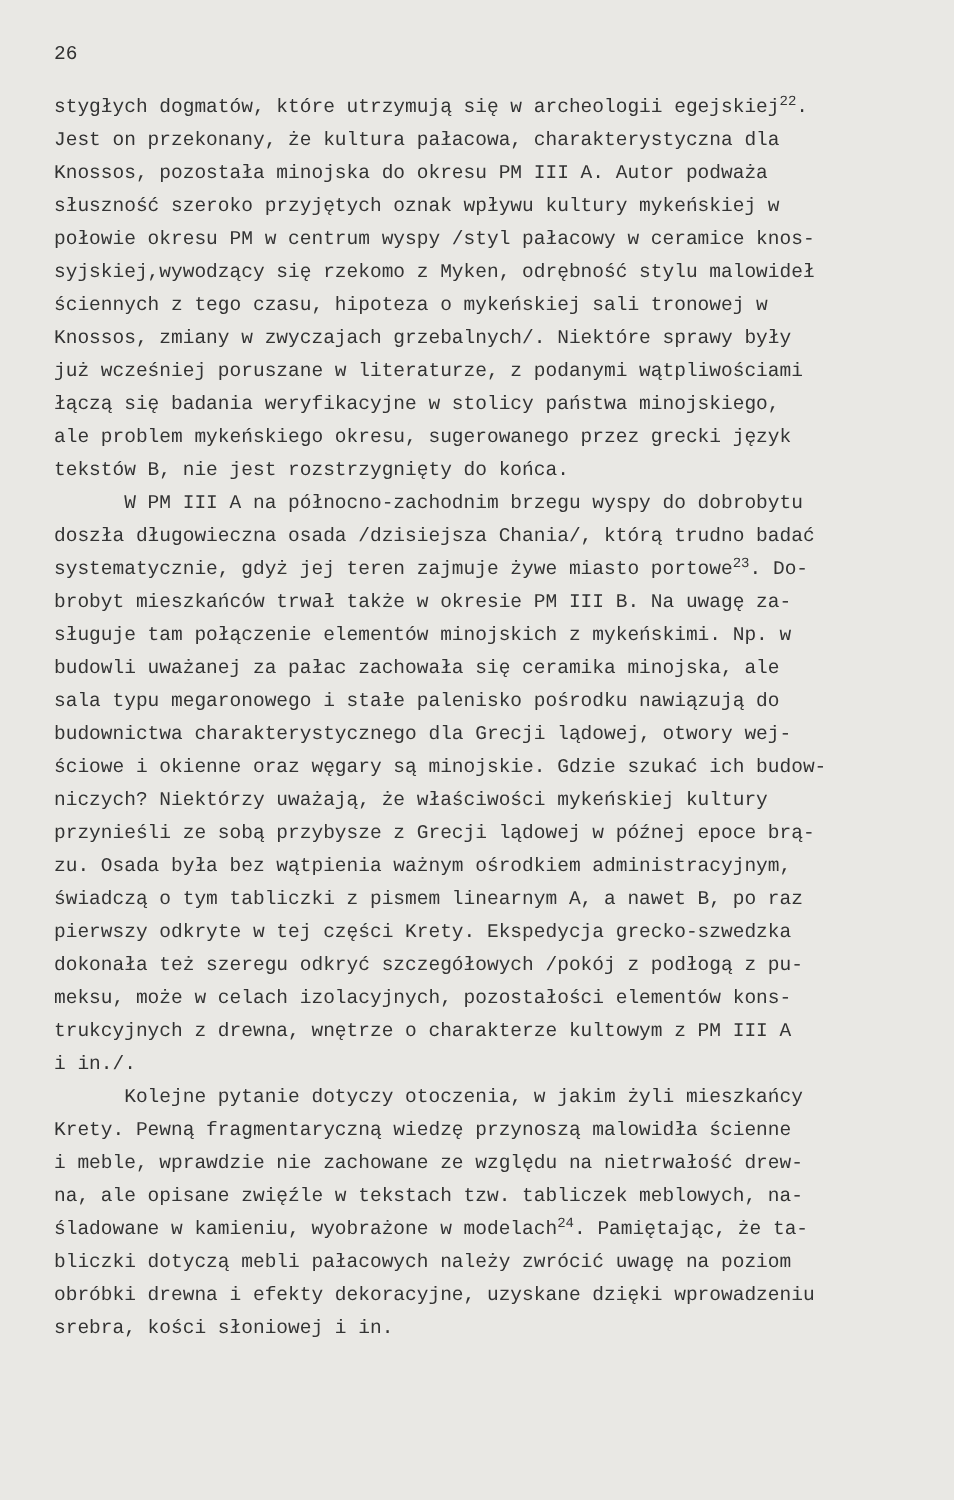26
stygłych dogmatów, które utrzymują się w archeologii egejskiej<sup>22</sup>.
Jest on przekonany, że kultura pałacowa, charakterystyczna dla
Knossos, pozostała minojska do okresu PM III A. Autor podważa
słuszność szeroko przyjętych oznak wpływu kultury mykeńskiej w
połowie okresu PM w centrum wyspy /styl pałacowy w ceramice knos-
syjskiej,wywodzący się rzekomo z Myken, odrębność stylu malowideł
ściennych z tego czasu, hipoteza o mykeńskiej sali tronowej w
Knossos, zmiany w zwyczajach grzebalnych/. Niektóre sprawy były
już wcześniej poruszane w literaturze, z podanymi wątpliwościami
łączą się badania weryfikacyjne w stolicy państwa minojskiego,
ale problem mykeńskiego okresu, sugerowanego przez grecki język
tekstów B, nie jest rozstrzygnięty do końca.
W PM III A na północno-zachodnim brzegu wyspy do dobrobytu
doszła długowieczna osada /dzisiejsza Chania/, którą trudno badać
systematycznie, gdyż jej teren zajmuje żywe miasto portowe<sup>23</sup>. Do-
brobyt mieszkańców trwał także w okresie PM III B. Na uwagę za-
sługuje tam połączenie elementów minojskich z mykeńskimi. Np. w
budowli uważanej za pałac zachowała się ceramika minojska, ale
sala typu megaronowego i stałe palenisko pośrodku nawiązują do
budownictwa charakterystycznego dla Grecji lądowej, otwory wej-
ściowe i okienne oraz węgary są minojskie. Gdzie szukać ich budow-
niczych? Niektórzy uważają, że właściwości mykeńskiej kultury
przynieśli ze sobą przybysze z Grecji lądowej w późnej epoce brą-
zu. Osada była bez wątpienia ważnym ośrodkiem administracyjnym,
świadczą o tym tabliczki z pismem linearnym A, a nawet B, po raz
pierwszy odkryte w tej części Krety. Ekspedycja grecko-szwedzka
dokonała też szeregu odkryć szczegółowych /pokój z podłogą z pu-
meksu, może w celach izolacyjnych, pozostałości elementów kons-
trukcyjnych z drewna, wnętrze o charakterze kultowym z PM III A
i in./.
Kolejne pytanie dotyczy otoczenia, w jakim żyli mieszkańcy
Krety. Pewną fragmentaryczną wiedzę przynoszą malowidła ścienne
i meble, wprawdzie nie zachowane ze względu na nietrwałość drew-
na, ale opisane zwięźle w tekstach tzw. tabliczek meblowych, na-
śladowane w kamieniu, wyobrażone w modelach<sup>24</sup>. Pamiętając, że ta-
bliczki dotyczą mebli pałacowych należy zwrócić uwagę na poziom
obróbki drewna i efekty dekoracyjne, uzyskane dzięki wprowadzeniu
srebra, kości słoniowej i in.